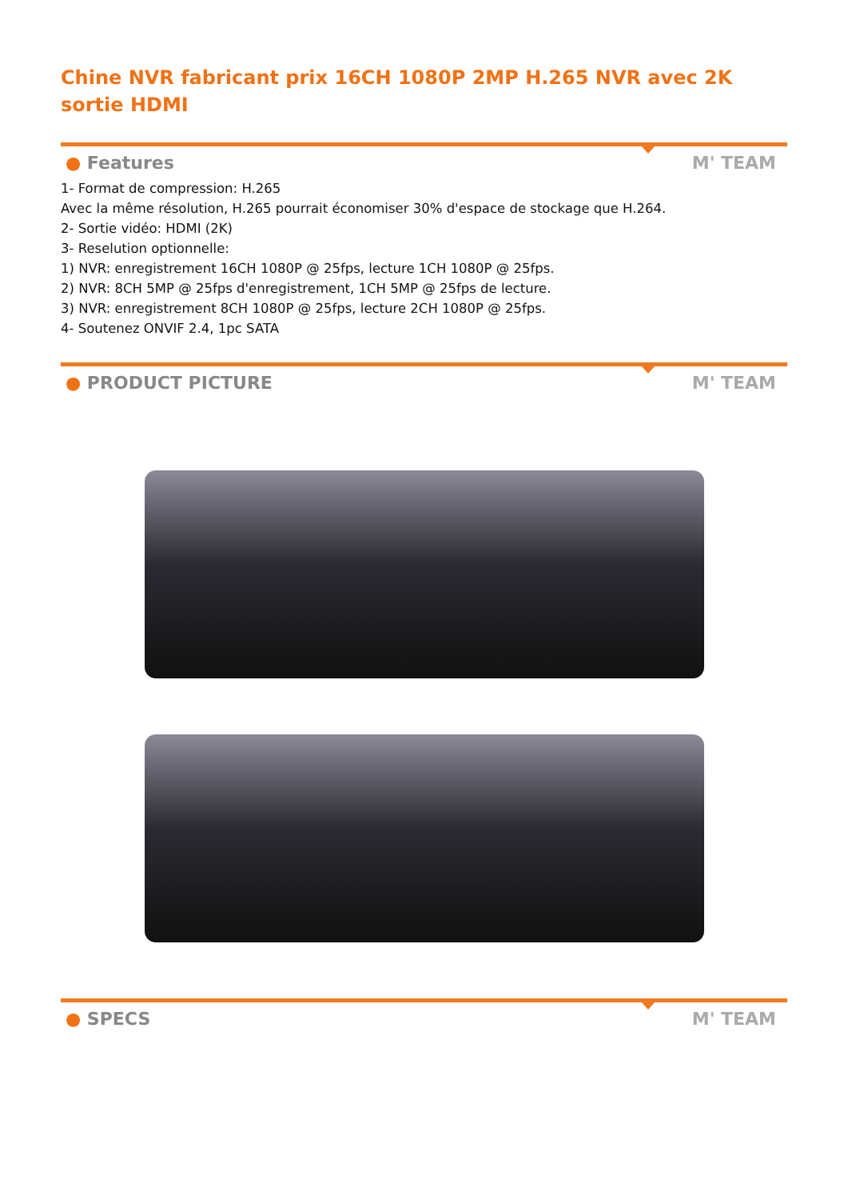Chine NVR fabricant prix 16CH 1080P 2MP H.265 NVR avec 2K sortie HDMI
● Features M' TEAM
1- Format de compression: H.265
Avec la même résolution, H.265 pourrait économiser 30% d'espace de stockage que H.264.
2- Sortie vidéo: HDMI (2K)
3- Reselution optionnelle:
1) NVR: enregistrement 16CH 1080P @ 25fps, lecture 1CH 1080P @ 25fps.
2) NVR: 8CH 5MP @ 25fps d'enregistrement, 1CH 5MP @ 25fps de lecture.
3) NVR: enregistrement 8CH 1080P @ 25fps, lecture 2CH 1080P @ 25fps.
4- Soutenez ONVIF 2.4, 1pc SATA
● PRODUCT PICTURE M' TEAM
● SPECS M' TEAM